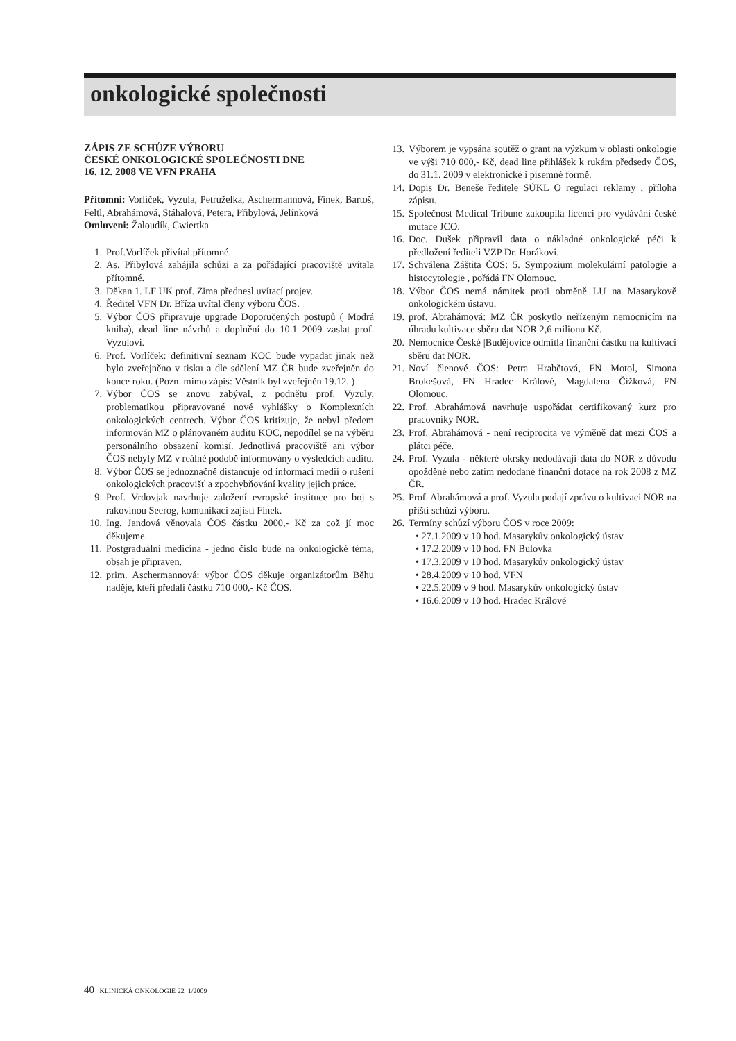onkologické společnosti
ZÁPIS ZE SCHŮZE VÝBORU
ČESKÉ ONKOLOGICKÉ SPOLEČNOSTI DNE
16. 12. 2008 VE VFN PRAHA
Přítomni: Vorlíček, Vyzula, Petruželka, Aschermannová, Fínek, Bartoš, Feltl, Abrahámová, Stáhalová, Petera, Přibylová, Jelínková
Omluveni: Žaloudík, Cwiertka
1. Prof.Vorlíček přivítal přítomné.
2. As. Přibylová zahájila schůzi a za pořádající pracoviště uvítala přítomné.
3. Děkan 1. LF UK prof. Zima přednesl uvítací projev.
4. Ředitel VFN Dr. Bříza uvítal členy výboru ČOS.
5. Výbor ČOS připravuje upgrade Doporučených postupů ( Modrá kniha), dead line návrhů a doplnění do 10.1 2009 zaslat prof. Vyzulovi.
6. Prof. Vorlíček: definitivní seznam KOC bude vypadat jinak než bylo zveřejněno v tisku a dle sdělení MZ ČR bude zveřejněn do konce roku. (Pozn. mimo zápis: Věstník byl zveřejněn 19.12. )
7. Výbor ČOS se znovu zabýval, z podnětu prof. Vyzuly, problematikou připravované nové vyhlášky o Komplexních onkologických centrech. Výbor ČOS kritizuje, že nebyl předem informován MZ o plánovaném auditu KOC, nepodílel se na výběru personálního obsazení komisí. Jednotlivá pracoviště ani výbor ČOS nebyly MZ v reálné podobě informovány o výsledcích auditu.
8. Výbor ČOS se jednoznačně distancuje od informací medií o rušení onkologických pracovišť a zpochybňování kvality jejich práce.
9. Prof. Vrdovjak navrhuje založení evropské instituce pro boj s rakovinou Seerog, komunikaci zajistí Fínek.
10. Ing. Jandová věnovala ČOS částku 2000,- Kč za což jí moc děkujeme.
11. Postgraduální medicína - jedno číslo bude na onkologické téma, obsah je připraven.
12. prim. Aschermannová: výbor ČOS děkuje organizátorům Běhu naděje, kteří předali částku 710 000,- Kč ČOS.
13. Výborem je vypsána soutěž o grant na výzkum v oblasti onkologie ve výši 710 000,- Kč, dead line přihlášek k rukám předsedy ČOS, do 31.1. 2009 v elektronické i písemné formě.
14. Dopis Dr. Beneše ředitele SÚKL O regulaci reklamy , příloha zápisu.
15. Společnost Medical Tribune zakoupila licenci pro vydávání české mutace JCO.
16. Doc. Dušek připravil data o nákladné onkologické péči k předložení řediteli VZP Dr. Horákovi.
17. Schválena Záštita ČOS: 5. Sympozium molekulární patologie a histocytologie , pořádá FN Olomouc.
18. Výbor ČOS nemá námitek proti obměně LU na Masarykově onkologickém ústavu.
19. prof. Abrahámová: MZ ČR poskytlo neřízeným nemocnicím na úhradu kultivace sběru dat NOR 2,6 milionu Kč.
20. Nemocnice České |Budějovice odmítla finanční částku na kultivaci sběru dat NOR.
21. Noví členové ČOS: Petra Hrabětová, FN Motol, Simona Brokešová, FN Hradec Králové, Magdalena Čížková, FN Olomouc.
22. Prof. Abrahámová navrhuje uspořádat certifikovaný kurz pro pracovníky NOR.
23. Prof. Abrahámová - není reciprocita ve výměně dat mezi ČOS a plátci péče.
24. Prof. Vyzula - některé okrsky nedodávají data do NOR z důvodu opožděné nebo zatím nedodané finanční dotace na rok 2008 z MZ ČR.
25. Prof. Abrahámová a prof. Vyzula podají zprávu o kultivaci NOR na příští schůzi výboru.
26. Termíny schůzí výboru ČOS v roce 2009:
• 27.1.2009 v 10 hod. Masarykův onkologický ústav
• 17.2.2009 v 10 hod. FN Bulovka
• 17.3.2009 v 10 hod. Masarykův onkologický ústav
• 28.4.2009 v 10 hod. VFN
• 22.5.2009 v 9 hod. Masarykův onkologický ústav
• 16.6.2009 v 10 hod. Hradec Králové
40 KLINICKÁ ONKOLOGIE 22 1/2009